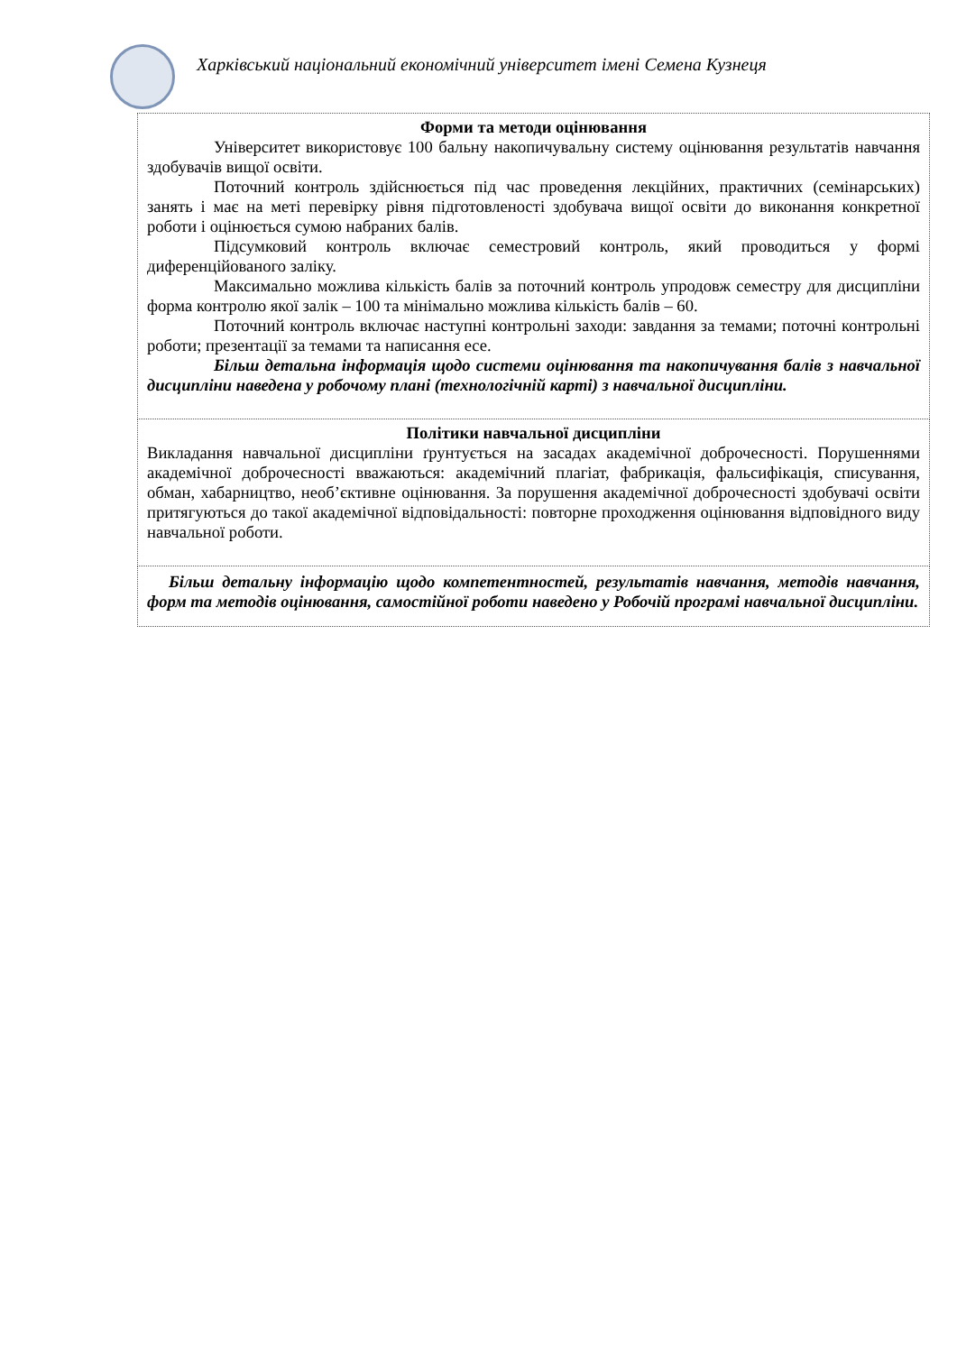Харківський національний економічний університет імені Семена Кузнеця
| Форми та методи оцінювання Університет використовує 100 бальну накопичувальну систему оцінювання результатів навчання здобувачів вищої освіти. Поточний контроль здійснюється під час проведення лекційних, практичних (семінарських) занять і має на меті перевірку рівня підготовленості здобувача вищої освіти до виконання конкретної роботи і оцінюється сумою набраних балів. Підсумковий контроль включає семестровий контроль, який проводиться у формі диференційованого заліку. Максимально можлива кількість балів за поточний контроль упродовж семестру для дисципліни форма контролю якої залік – 100 та мінімально можлива кількість балів – 60. Поточний контроль включає наступні контрольні заходи: завдання за темами; поточні контрольні роботи; презентації за темами та написання есе. Більш детальна інформація щодо системи оцінювання та накопичування балів з навчальної дисципліни наведена у робочому плані (технологічній карті) з навчальної дисципліни. |
| Політики навчальної дисципліни Викладання навчальної дисципліни ґрунтується на засадах академічної доброчесності. Порушеннями академічної доброчесності вважаються: академічний плагіат, фабрикація, фальсифікація, списування, обман, хабарництво, необ’єктивне оцінювання. За порушення академічної доброчесності здобувачі освіти притягуються до такої академічної відповідальності: повторне проходження оцінювання відповідного виду навчальної роботи. |
| Більш детальну інформацію щодо компетентностей, результатів навчання, методів навчання, форм та методів оцінювання, самостійної роботи наведено у Робочій програмі навчальної дисципліни. |